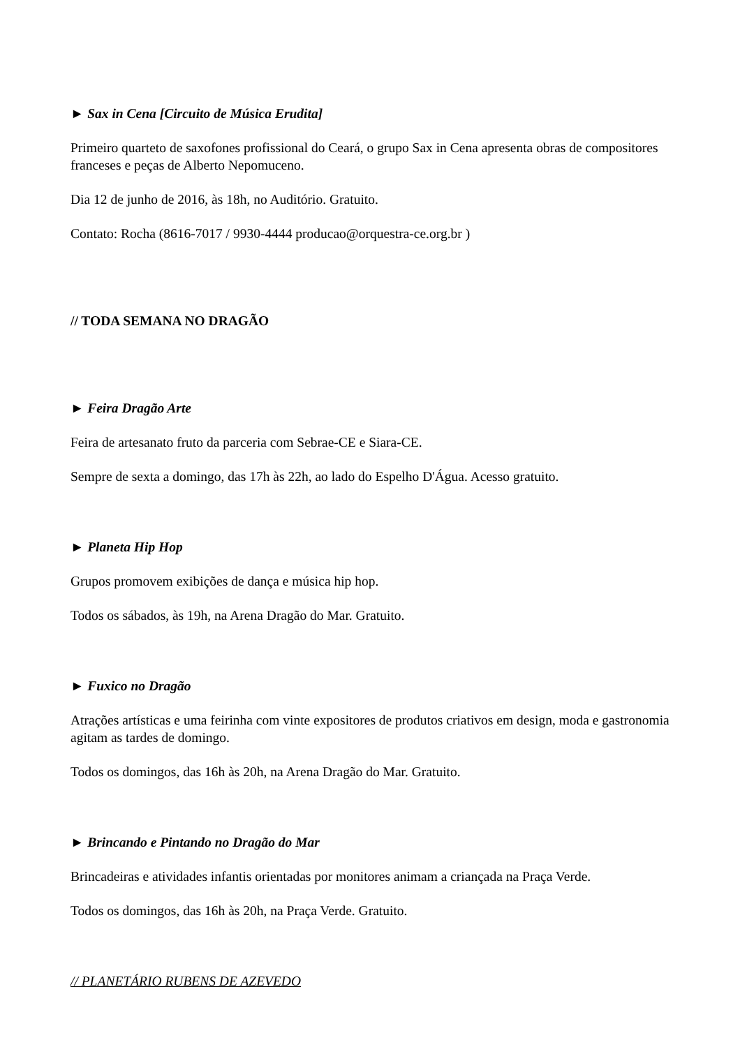► Sax in Cena [Circuito de Música Erudita]
Primeiro quarteto de saxofones profissional do Ceará, o grupo Sax in Cena apresenta obras de compositores franceses e peças de Alberto Nepomuceno.
Dia 12 de junho de 2016, às 18h, no Auditório. Gratuito.
Contato: Rocha (8616-7017 / 9930-4444 producao@orquestra-ce.org.br )
// TODA SEMANA NO DRAGÃO
► Feira Dragão Arte
Feira de artesanato fruto da parceria com Sebrae-CE e Siara-CE.
Sempre de sexta a domingo, das 17h às 22h, ao lado do Espelho D'Água. Acesso gratuito.
► Planeta Hip Hop
Grupos promovem exibições de dança e música hip hop.
Todos os sábados, às 19h, na Arena Dragão do Mar. Gratuito.
► Fuxico no Dragão
Atrações artísticas e uma feirinha com vinte expositores de produtos criativos em design, moda e gastronomia agitam as tardes de domingo.
Todos os domingos, das 16h às 20h, na Arena Dragão do Mar. Gratuito.
► Brincando e Pintando no Dragão do Mar
Brincadeiras e atividades infantis orientadas por monitores animam a criançada na Praça Verde.
Todos os domingos, das 16h às 20h, na Praça Verde. Gratuito.
// PLANETÁRIO RUBENS DE AZEVEDO